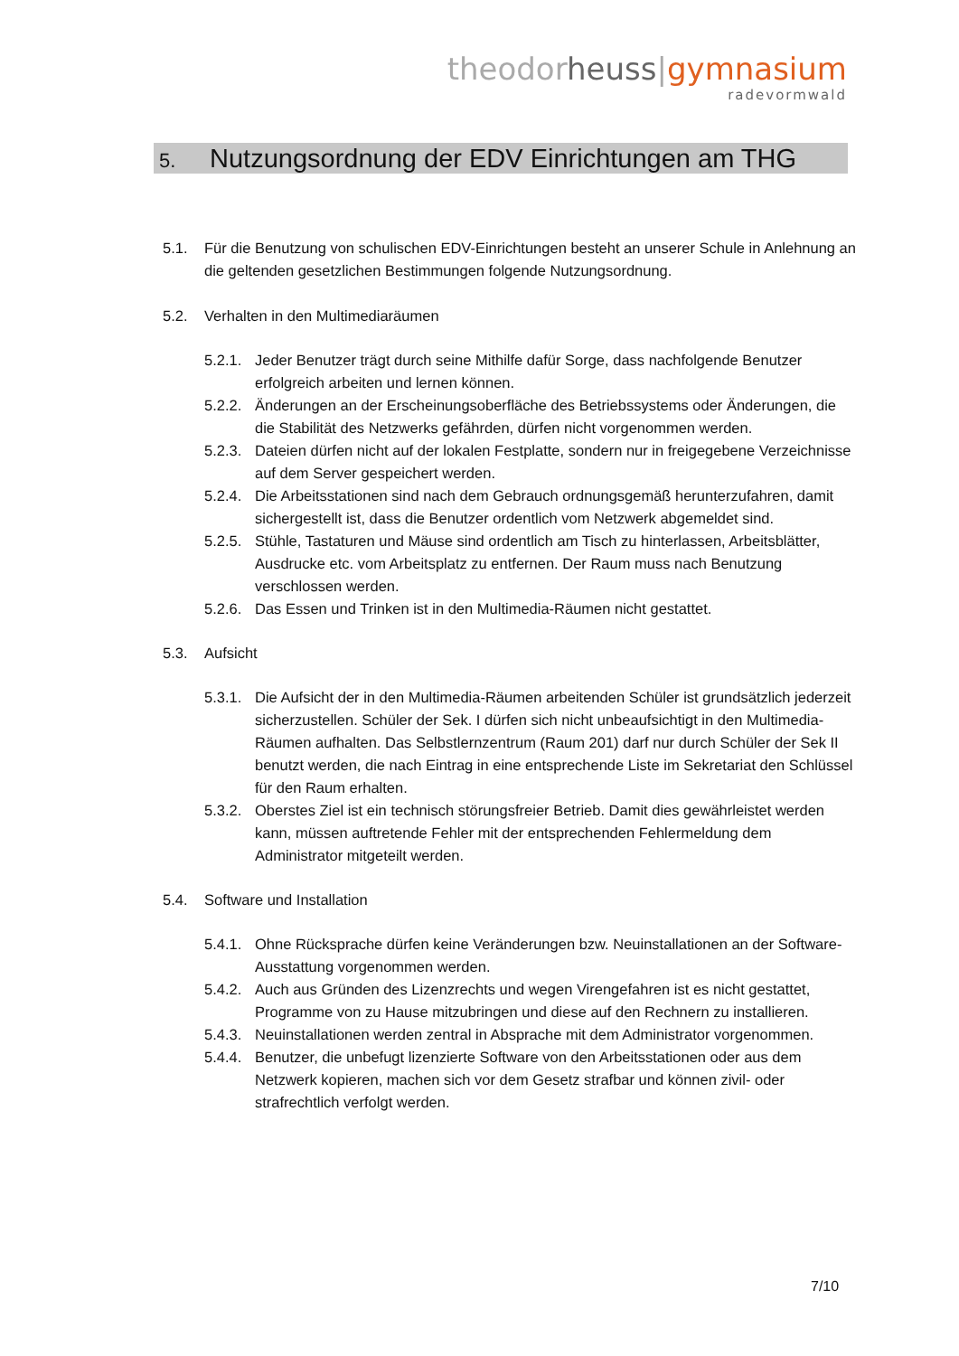theodor heuss|gymnasium
radevormwald
5. Nutzungsordnung der EDV Einrichtungen am THG
5.1. Für die Benutzung von schulischen EDV-Einrichtungen besteht an unserer Schule in Anlehnung an die geltenden gesetzlichen Bestimmungen folgende Nutzungsordnung.
5.2. Verhalten in den Multimediaräumen
5.2.1.
Jeder Benutzer trägt durch seine Mithilfe dafür Sorge, dass nachfolgende Benutzer erfolgreich arbeiten und lernen können.
5.2.2.
Änderungen an der Erscheinungsoberfläche des Betriebssystems oder Änderungen, die die Stabilität des Netzwerks gefährden, dürfen nicht vorgenommen werden.
5.2.3.
Dateien dürfen nicht auf der lokalen Festplatte, sondern nur in freigegebene Verzeichnisse auf dem Server gespeichert werden.
5.2.4.
Die Arbeitsstationen sind nach dem Gebrauch ordnungsgemäß herunterzufahren, damit sichergestellt ist, dass die Benutzer ordentlich vom Netzwerk abgemeldet sind.
5.2.5.
Stühle, Tastaturen und Mäuse sind ordentlich am Tisch zu hinterlassen, Arbeitsblätter, Ausdrucke etc. vom Arbeitsplatz zu entfernen. Der Raum muss nach Benutzung verschlossen werden.
5.2.6.
Das Essen und Trinken ist in den Multimedia-Räumen nicht gestattet.
5.3. Aufsicht
5.3.1.
Die Aufsicht der in den Multimedia-Räumen arbeitenden Schüler ist grundsätzlich jederzeit sicherzustellen. Schüler der Sek. I dürfen sich nicht unbeaufsichtigt in den Multimedia-Räumen aufhalten. Das Selbstlernzentrum (Raum 201) darf nur durch Schüler der Sek II benutzt werden, die nach Eintrag in eine entsprechende Liste im Sekretariat den Schlüssel für den Raum erhalten.
5.3.2.
Oberstes Ziel ist ein technisch störungsfreier Betrieb. Damit dies gewährleistet werden kann, müssen auftretende Fehler mit der entsprechenden Fehlermeldung dem Administrator mitgeteilt werden.
5.4. Software und Installation
5.4.1.
Ohne Rücksprache dürfen keine Veränderungen bzw. Neuinstallationen an der Software-Ausstattung vorgenommen werden.
5.4.2.
Auch aus Gründen des Lizenzrechts und wegen Virengefahren ist es nicht gestattet, Programme von zu Hause mitzubringen und diese auf den Rechnern zu installieren.
5.4.3.
Neuinstallationen werden zentral in Absprache mit dem Administrator vorgenommen.
5.4.4.
Benutzer, die unbefugt lizenzierte Software von den Arbeitsstationen oder aus dem Netzwerk kopieren, machen sich vor dem Gesetz strafbar und können zivil- oder strafrechtlich verfolgt werden.
7/10